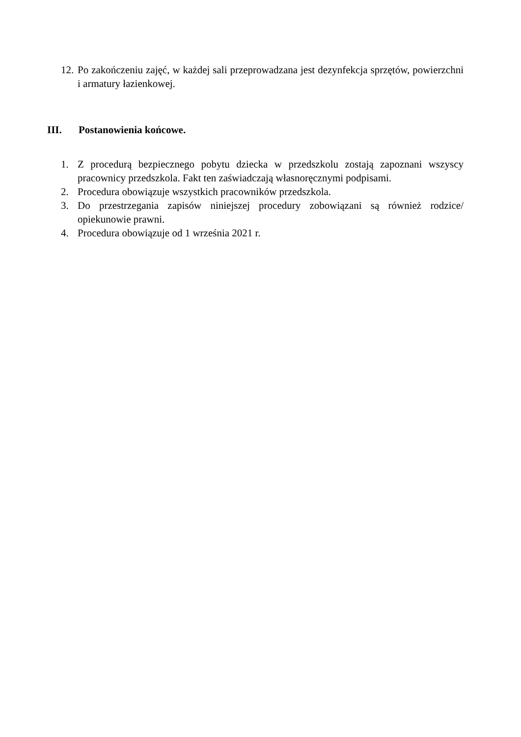12.
Po zakończeniu zajęć, w każdej sali przeprowadzana jest dezynfekcja sprzętów, powierzchni i armatury łazienkowej.
III. Postanowienia końcowe.
1. Z procedurą bezpiecznego pobytu dziecka w przedszkolu zostają zapoznani wszyscy pracownicy przedszkola. Fakt ten zaświadczają własnoręcznymi podpisami.
2. Procedura obowiązuje wszystkich pracowników przedszkola.
3. Do przestrzegania zapisów niniejszej procedury zobowiązani są również rodzice/ opiekunowie prawni.
4. Procedura obowiązuje od 1 września 2021 r.